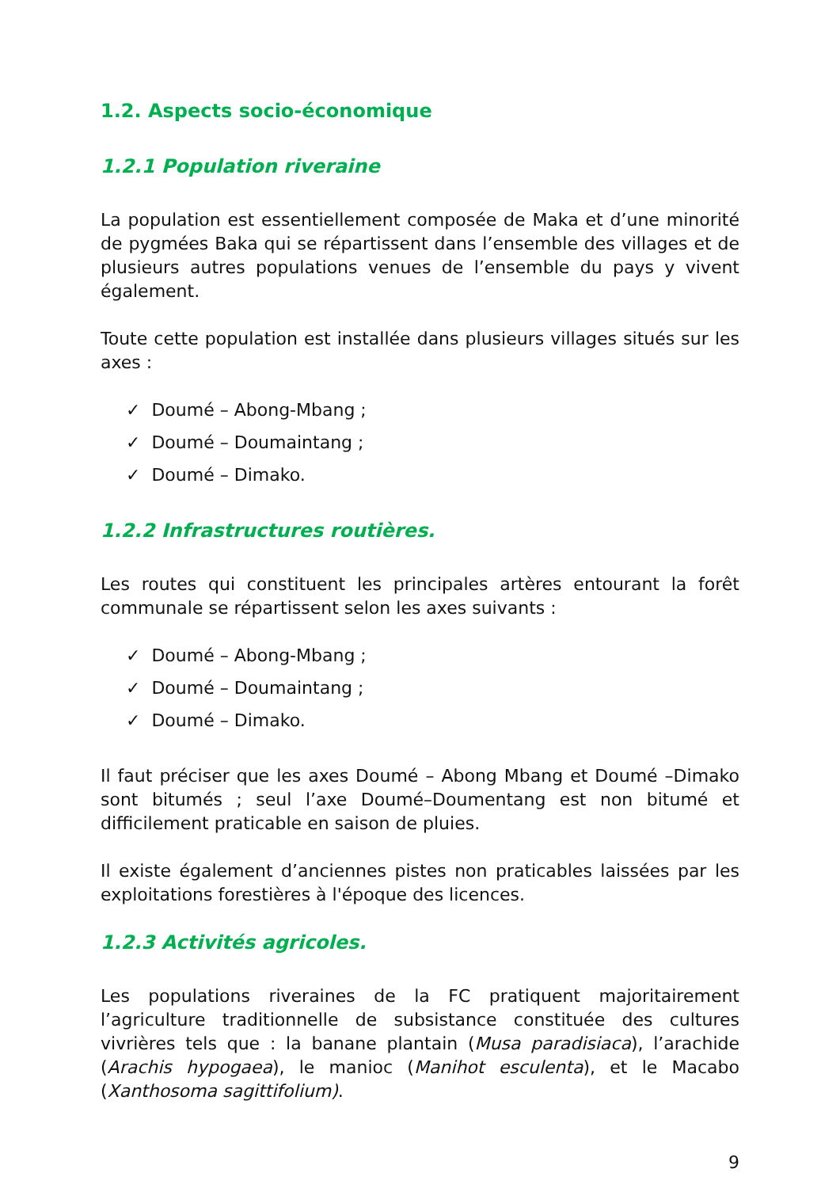1.2. Aspects socio-économique
1.2.1 Population riveraine
La population est essentiellement composée de Maka et d’une minorité de pygmées Baka qui se répartissent dans l’ensemble des villages et de plusieurs autres populations venues de l’ensemble du pays y vivent également.
Toute cette population est installée dans plusieurs villages situés sur les axes :
✓ Doumé – Abong-Mbang ;
✓ Doumé – Doumaintang ;
✓ Doumé – Dimako.
1.2.2 Infrastructures routières.
Les routes qui constituent les principales artères entourant la forêt communale se répartissent selon les axes suivants :
✓ Doumé – Abong-Mbang ;
✓ Doumé – Doumaintang ;
✓ Doumé – Dimako.
Il faut préciser que les axes Doumé – Abong Mbang et Doumé –Dimako sont bitumés ; seul l’axe Doumé–Doumentang est non bitumé et difficilement praticable en saison de pluies.
Il existe également d’anciennes pistes non praticables laissées par les exploitations forestières à l'époque des licences.
1.2.3 Activités agricoles.
Les populations riveraines de la FC pratiquent majoritairement l’agriculture traditionnelle de subsistance constituée des cultures vivrières tels que : la banane plantain (Musa paradisiaca), l’arachide (Arachis hypogaea), le manioc (Manihot esculenta), et le Macabo (Xanthosoma sagittifolium).
9